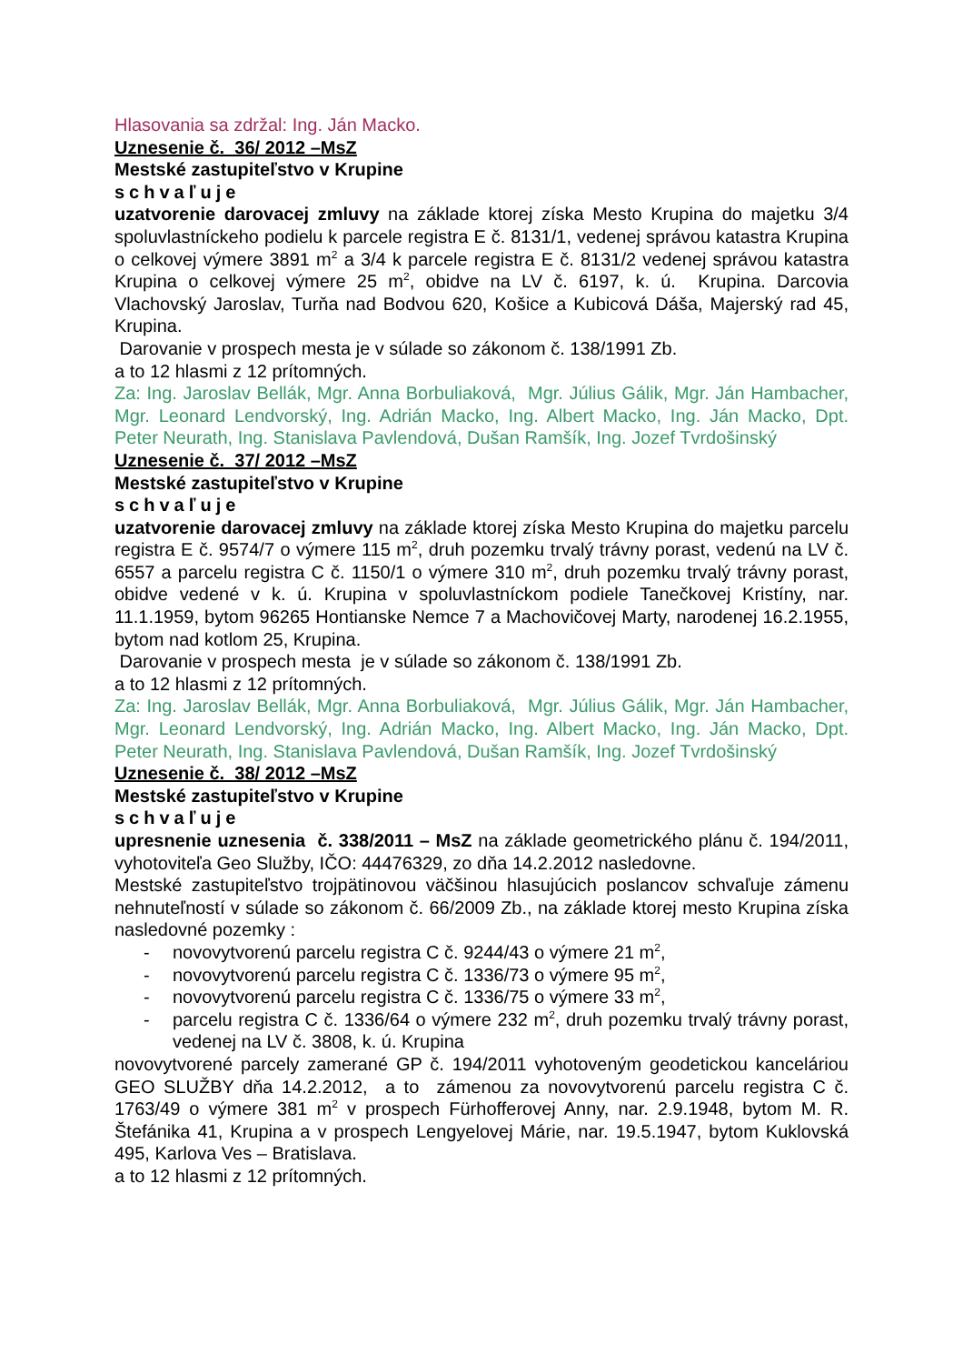Hlasovania sa zdržal: Ing. Ján Macko.
Uznesenie č. 36/ 2012 –MsZ
Mestské zastupiteľstvo v Krupine
schvaľuje
uzatvorenie darovacej zmluvy na základe ktorej získa Mesto Krupina do majetku 3/4 spoluvlastníckeho podielu k parcele registra E č. 8131/1, vedenej správou katastra Krupina o celkovej výmere 3891 m<sup>2</sup> a 3/4 k parcele registra E č. 8131/2 vedenej správou katastra Krupina o celkovej výmere 25 m<sup>2</sup>, obidve na LV č. 6197, k. ú. Krupina. Darcovia Vlachovský Jaroslav, Turňa nad Bodvou 620, Košice a Kubicová Dáša, Majerský rad 45, Krupina.
Darovanie v prospech mesta je v súlade so zákonom č. 138/1991 Zb.
a to 12 hlasmi z 12 prítomných.
Za: Ing. Jaroslav Bellák, Mgr. Anna Borbuliaková, Mgr. Július Gálik, Mgr. Ján Hambacher, Mgr. Leonard Lendvorský, Ing. Adrián Macko, Ing. Albert Macko, Ing. Ján Macko, Dpt. Peter Neurath, Ing. Stanislava Pavlendová, Dušan Ramšík, Ing. Jozef Tvrdošinský
Uznesenie č. 37/ 2012 –MsZ
Mestské zastupiteľstvo v Krupine
schvaľuje
uzatvorenie darovacej zmluvy na základe ktorej získa Mesto Krupina do majetku parcelu registra E č. 9574/7 o výmere 115 m<sup>2</sup>, druh pozemku trvalý trávny porast, vedenú na LV č. 6557 a parcelu registra C č. 1150/1 o výmere 310 m<sup>2</sup>, druh pozemku trvalý trávny porast, obidve vedené v k. ú. Krupina v spoluvlastníckom podiele Tanečkovej Kristíny, nar. 11.1.1959, bytom 96265 Hontianske Nemce 7 a Machovičovej Marty, narodenej 16.2.1955, bytom nad kotlom 25, Krupina.
Darovanie v prospech mesta je v súlade so zákonom č. 138/1991 Zb.
a to 12 hlasmi z 12 prítomných.
Za: Ing. Jaroslav Bellák, Mgr. Anna Borbuliaková, Mgr. Július Gálik, Mgr. Ján Hambacher, Mgr. Leonard Lendvorský, Ing. Adrián Macko, Ing. Albert Macko, Ing. Ján Macko, Dpt. Peter Neurath, Ing. Stanislava Pavlendová, Dušan Ramšík, Ing. Jozef Tvrdošinský
Uznesenie č. 38/ 2012 –MsZ
Mestské zastupiteľstvo v Krupine
schvaľuje
upresnenie uznesenia č. 338/2011 – MsZ na základe geometrického plánu č. 194/2011, vyhotoviteľa Geo Služby, IČO: 44476329, zo dňa 14.2.2012 nasledovne.
Mestské zastupiteľstvo trojpätinovou väčšinou hlasujúcich poslancov schvaľuje zámenu nehnuteľností v súlade so zákonom č. 66/2009 Zb., na základe ktorej mesto Krupina získa nasledovné pozemky :
- novovytvorenú parcelu registra C č. 9244/43 o výmere 21 m<sup>2</sup>,
- novovytvorenú parcelu registra C č. 1336/73 o výmere 95 m<sup>2</sup>,
- novovytvorenú parcelu registra C č. 1336/75 o výmere 33 m<sup>2</sup>,
- parcelu registra C č. 1336/64 o výmere 232 m<sup>2</sup>, druh pozemku trvalý trávny porast, vedenej na LV č. 3808, k. ú. Krupina
novovytvorené parcely zamerané GP č. 194/2011 vyhotoveným geodetickou kanceláriou GEO SLUŽBY dňa 14.2.2012, a to zámenou za novovytvorenú parcelu registra C č. 1763/49 o výmere 381 m<sup>2</sup> v prospech Fürhofferovej Anny, nar. 2.9.1948, bytom M. R. Štefánika 41, Krupina a v prospech Lengyelovej Márie, nar. 19.5.1947, bytom Kuklovská 495, Karlova Ves – Bratislava.
a to 12 hlasmi z 12 prítomných.